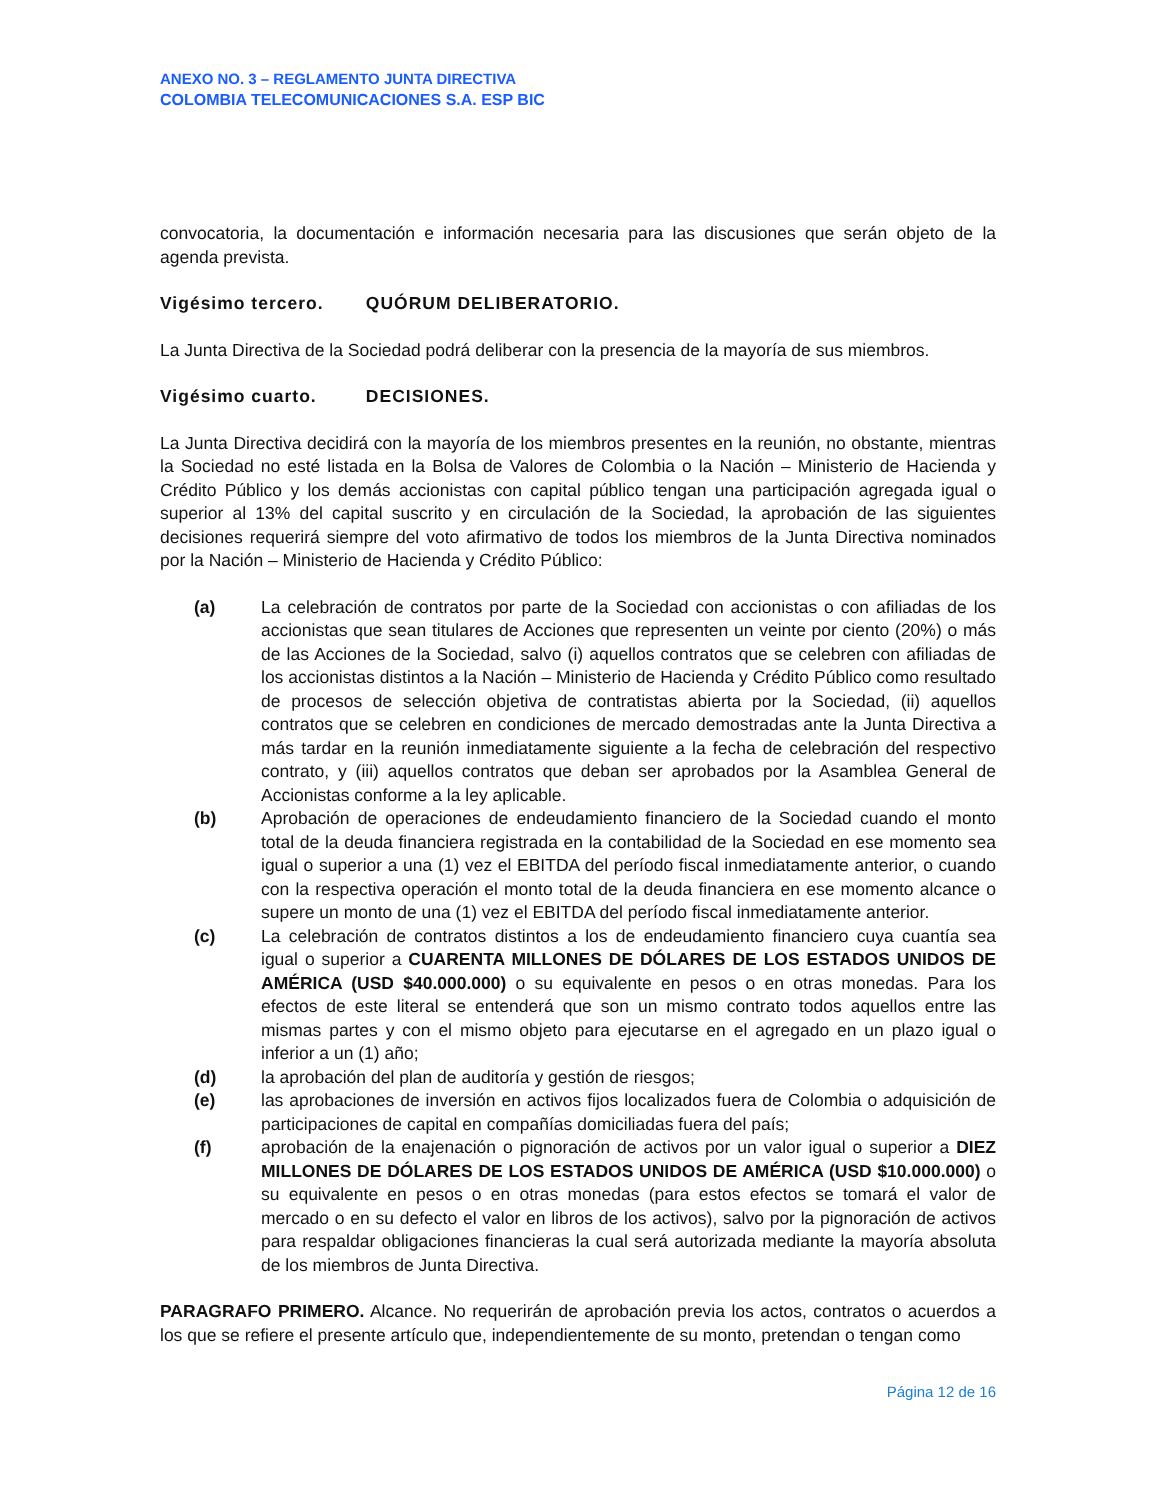ANEXO NO. 3 – REGLAMENTO JUNTA DIRECTIVA
COLOMBIA TELECOMUNICACIONES S.A. ESP BIC
convocatoria, la documentación e información necesaria para las discusiones que serán objeto de la agenda prevista.
Vigésimo tercero. QUÓRUM DELIBERATORIO.
La Junta Directiva de la Sociedad podrá deliberar con la presencia de la mayoría de sus miembros.
Vigésimo cuarto. DECISIONES.
La Junta Directiva decidirá con la mayoría de los miembros presentes en la reunión, no obstante, mientras la Sociedad no esté listada en la Bolsa de Valores de Colombia o la Nación – Ministerio de Hacienda y Crédito Público y los demás accionistas con capital público tengan una participación agregada igual o superior al 13% del capital suscrito y en circulación de la Sociedad, la aprobación de las siguientes decisiones requerirá siempre del voto afirmativo de todos los miembros de la Junta Directiva nominados por la Nación – Ministerio de Hacienda y Crédito Público:
(a) La celebración de contratos por parte de la Sociedad con accionistas o con afiliadas de los accionistas que sean titulares de Acciones que representen un veinte por ciento (20%) o más de las Acciones de la Sociedad, salvo (i) aquellos contratos que se celebren con afiliadas de los accionistas distintos a la Nación – Ministerio de Hacienda y Crédito Público como resultado de procesos de selección objetiva de contratistas abierta por la Sociedad, (ii) aquellos contratos que se celebren en condiciones de mercado demostradas ante la Junta Directiva a más tardar en la reunión inmediatamente siguiente a la fecha de celebración del respectivo contrato, y (iii) aquellos contratos que deban ser aprobados por la Asamblea General de Accionistas conforme a la ley aplicable.
(b) Aprobación de operaciones de endeudamiento financiero de la Sociedad cuando el monto total de la deuda financiera registrada en la contabilidad de la Sociedad en ese momento sea igual o superior a una (1) vez el EBITDA del período fiscal inmediatamente anterior, o cuando con la respectiva operación el monto total de la deuda financiera en ese momento alcance o supere un monto de una (1) vez el EBITDA del período fiscal inmediatamente anterior.
(c) La celebración de contratos distintos a los de endeudamiento financiero cuya cuantía sea igual o superior a CUARENTA MILLONES DE DÓLARES DE LOS ESTADOS UNIDOS DE AMÉRICA (USD $40.000.000) o su equivalente en pesos o en otras monedas. Para los efectos de este literal se entenderá que son un mismo contrato todos aquellos entre las mismas partes y con el mismo objeto para ejecutarse en el agregado en un plazo igual o inferior a un (1) año;
(d) la aprobación del plan de auditoría y gestión de riesgos;
(e) las aprobaciones de inversión en activos fijos localizados fuera de Colombia o adquisición de participaciones de capital en compañías domiciliadas fuera del país;
(f) aprobación de la enajenación o pignoración de activos por un valor igual o superior a DIEZ MILLONES DE DÓLARES DE LOS ESTADOS UNIDOS DE AMÉRICA (USD $10.000.000) o su equivalente en pesos o en otras monedas (para estos efectos se tomará el valor de mercado o en su defecto el valor en libros de los activos), salvo por la pignoración de activos para respaldar obligaciones financieras la cual será autorizada mediante la mayoría absoluta de los miembros de Junta Directiva.
PARAGRAFO PRIMERO. Alcance. No requerirán de aprobación previa los actos, contratos o acuerdos a los que se refiere el presente artículo que, independientemente de su monto, pretendan o tengan como
Página 12 de 16